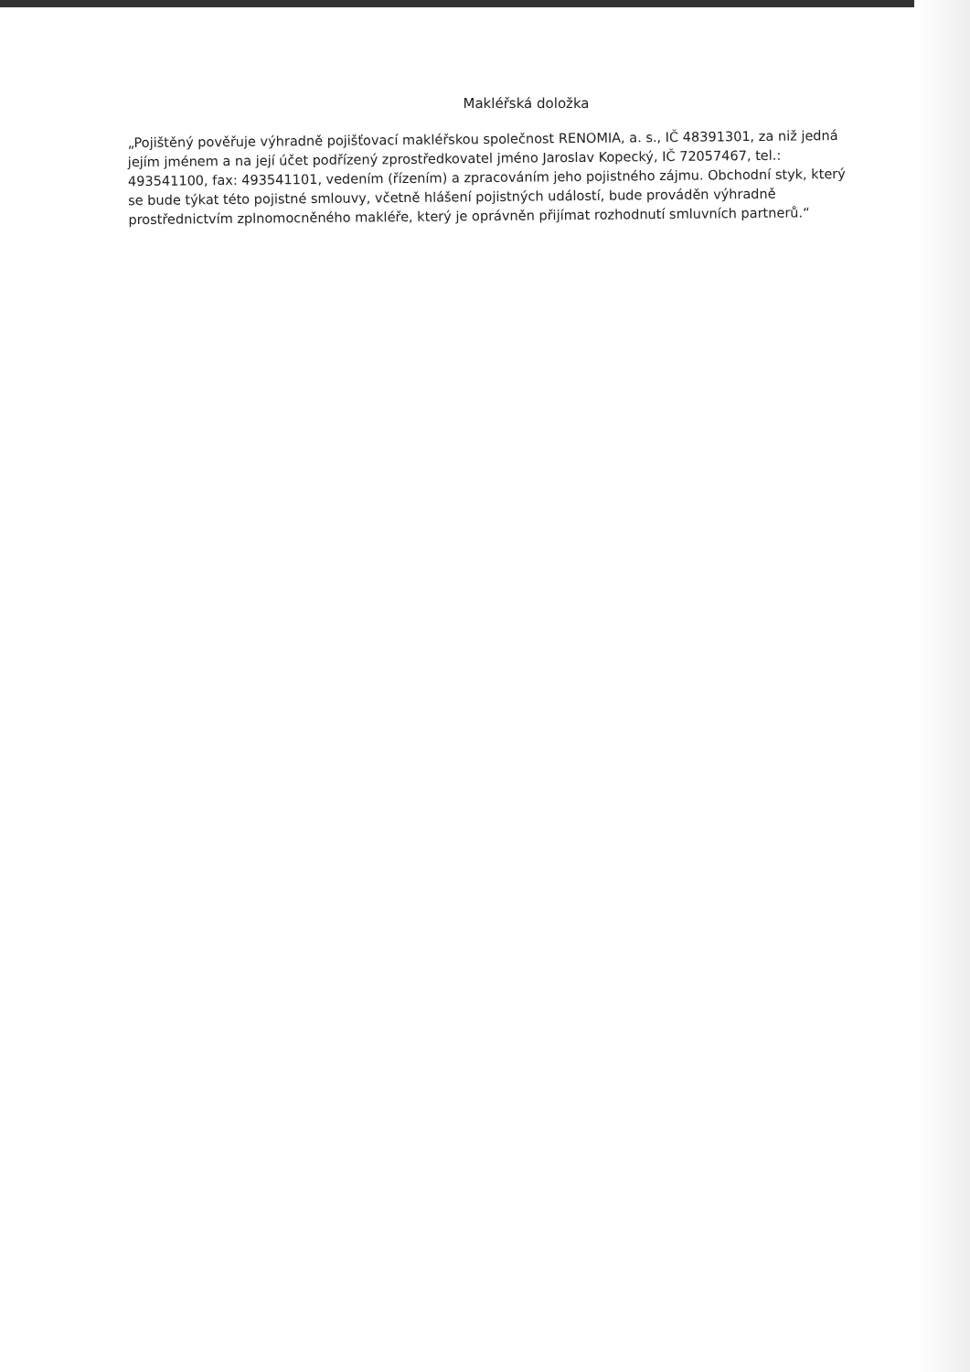Makléřská doložka
„Pojištěný pověřuje výhradně pojišťovací makléřskou společnost RENOMIA, a. s., IČ 48391301, za niž jedná jejím jménem a na její účet podřízený zprostředkovatel jméno Jaroslav Kopecký, IČ 72057467, tel.: 493541100, fax: 493541101, vedením (řízením) a zpracováním jeho pojistného zájmu. Obchodní styk, který se bude týkat této pojistné smlouvy, včetně hlášení pojistných událostí, bude prováděn výhradně prostřednictvím zplnomocněného makléře, který je oprávněn přijímat rozhodnutí smluvních partnerů.“